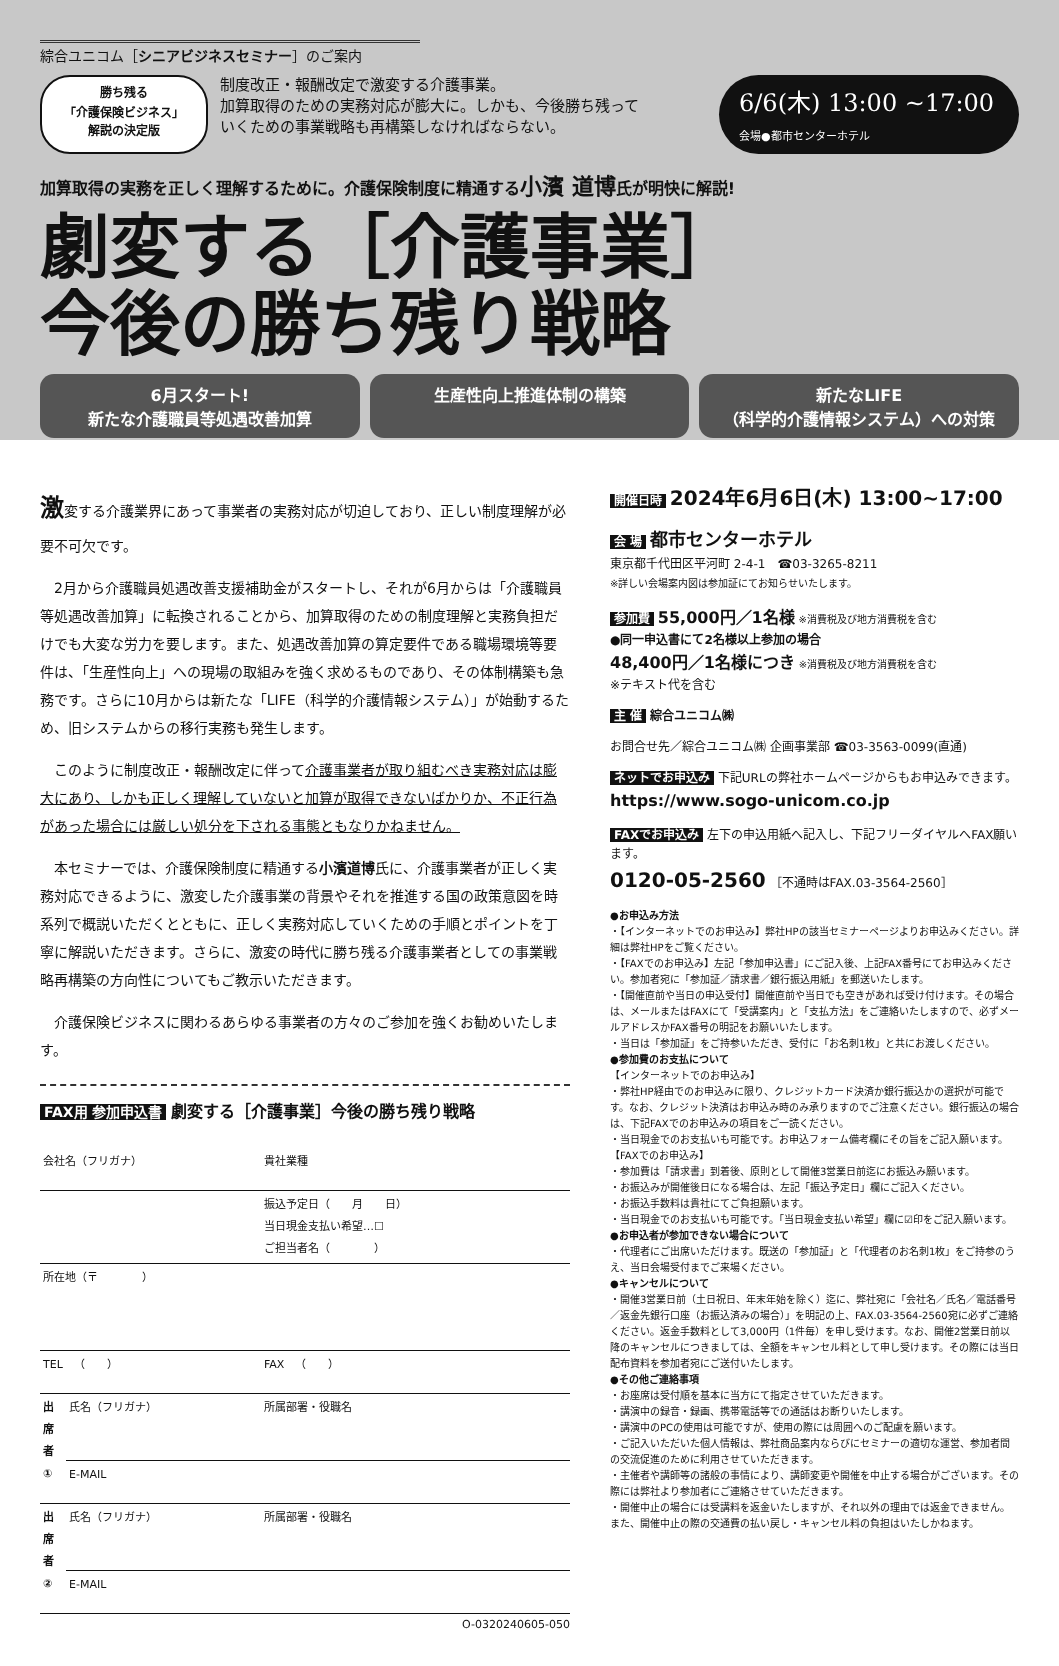綜合ユニコム［シニアビジネスセミナー］のご案内
勝ち残る
「介護保険ビジネス」
解説の決定版
制度改正・報酬改定で激変する介護事業。
加算取得のための実務対応が膨大に。しかも、今後勝ち残って
いくための事業戦略も再構築しなければならない。
6/6(木) 13:00 ~17:00
会場●都市センターホテル
加算取得の実務を正しく理解するために。介護保険制度に精通する小濱 道博氏が明快に解説!
劇変する［介護事業］
今後の勝ち残り戦略
6月スタート!
新たな介護職員等処遇改善加算
生産性向上推進体制の構築 新たなLIFE
（科学的介護情報システム）への対策
激変する介護業界にあって事業者の実務対応が切迫しており、正しい制度理解が必要不可欠です。
　2月から介護職員処遇改善支援補助金がスタートし、それが6月からは「介護職員等処遇改善加算」に転換されることから、加算取得のための制度理解と実務負担だけでも大変な労力を要します。また、処遇改善加算の算定要件である職場環境等要件は、「生産性向上」への現場の取組みを強く求めるものであり、その体制構築も急務です。さらに10月からは新たな「LIFE（科学的介護情報システム）」が始動するため、旧システムからの移行実務も発生します。
　このように制度改正・報酬改定に伴って介護事業者が取り組むべき実務対応は膨大にあり、しかも正しく理解していないと加算が取得できないばかりか、不正行為があった場合には厳しい処分を下される事態ともなりかねません。
　本セミナーでは、介護保険制度に精通する小濱道博氏に、介護事業者が正しく実務対応できるように、激変した介護事業の背景やそれを推進する国の政策意図を時系列で概説いただくとともに、正しく実務対応していくための手順とポイントを丁寧に解説いただきます。さらに、激変の時代に勝ち残る介護事業者としての事業戦略再構築の方向性についてもご教示いただきます。
　介護保険ビジネスに関わるあらゆる事業者の方々のご参加を強くお勧めいたします。
FAX用 参加申込書 劇変する［介護事業］今後の勝ち残り戦略
| 会社名（フリガナ） | | 貴社業種 |
| | | 振込予定日（ 月 日） 当日現金支払い希望…☐ ご担当者名（ ） |
| 所在地（〒 ） | | |
| TEL （ ） | | FAX （ ） |
| 出席者① | 氏名（フリガナ） | 所属部署・役職名 |
| | E-MAIL | |
| 出席者② | 氏名（フリガナ） | 所属部署・役職名 |
| | E-MAIL | |
O-0320240605-050
開催日時 2024年6月6日(木) 13:00~17:00
会 場 都市センターホテル
東京都千代田区平河町 2-4-1　☎03-3265-8211
※詳しい会場案内図は参加証にてお知らせいたします。
参加費 55,000円／1名様 ※消費税及び地方消費税を含む
●同一申込書にて2名様以上参加の場合
48,400円／1名様につき ※消費税及び地方消費税を含む
※テキスト代を含む
主 催 綜合ユニコム㈱
お問合せ先／綜合ユニコム㈱ 企画事業部 ☎03-3563-0099(直通)
ネットでお申込み 下記URLの弊社ホームページからもお申込みできます。
https://www.sogo-unicom.co.jp
FAXでお申込み 左下の申込用紙へ記入し、下記フリーダイヤルへFAX願います。
0120-05-2560 ［不通時はFAX.03-3564-2560］
●お申込み方法
・【インターネットでのお申込み】弊社HPの該当セミナーページよりお申込みください。詳細は弊社HPをご覧ください。
・【FAXでのお申込み】左記「参加申込書」にご記入後、上記FAX番号にてお申込みください。参加者宛に「参加証／請求書／銀行振込用紙」を郵送いたします。
・【開催直前や当日の申込受付】開催直前や当日でも空きがあれば受け付けます。その場合は、メールまたはFAXにて「受講案内」と「支払方法」をご連絡いたしますので、必ずメールアドレスかFAX番号の明記をお願いいたします。
・当日は「参加証」をご持参いただき、受付に「お名刺1枚」と共にお渡しください。
●参加費のお支払について
【インターネットでのお申込み】
・弊社HP経由でのお申込みに限り、クレジットカード決済か銀行振込かの選択が可能です。なお、クレジット決済はお申込み時のみ承りますのでご注意ください。銀行振込の場合は、下記FAXでのお申込みの項目をご一読ください。
・当日現金でのお支払いも可能です。お申込フォーム備考欄にその旨をご記入願います。
【FAXでのお申込み】
・参加費は「請求書」到着後、原則として開催3営業日前迄にお振込み願います。
・お振込みが開催後日になる場合は、左記「振込予定日」欄にご記入ください。
・お振込手数料は貴社にてご負担願います。
・当日現金でのお支払いも可能です。「当日現金支払い希望」欄に☑印をご記入願います。
●お申込者が参加できない場合について
・代理者にご出席いただけます。既送の「参加証」と「代理者のお名刺1枚」をご持参のうえ、当日会場受付までご来場ください。
●キャンセルについて
・開催3営業日前（土日祝日、年末年始を除く）迄に、弊社宛に「会社名／氏名／電話番号／返金先銀行口座（お振込済みの場合）」を明記の上、FAX.03-3564-2560宛に必ずご連絡ください。返金手数料として3,000円（1件毎）を申し受けます。なお、開催2営業日前以降のキャンセルにつきましては、全額をキャンセル料として申し受けます。その際には当日配布資料を参加者宛にご送付いたします。
●その他ご連絡事項
・お座席は受付順を基本に当方にて指定させていただきます。
・講演中の録音・録画、携帯電話等での通話はお断りいたします。
・講演中のPCの使用は可能ですが、使用の際には周囲へのご配慮を願います。
・ご記入いただいた個人情報は、弊社商品案内ならびにセミナーの適切な運営、参加者間の交流促進のために利用させていただきます。
・主催者や講師等の諸般の事情により、講師変更や開催を中止する場合がございます。その際には弊社より参加者にご連絡させていただきます。
・開催中止の場合には受講料を返金いたしますが、それ以外の理由では返金できません。また、開催中止の際の交通費の払い戻し・キャンセル料の負担はいたしかねます。